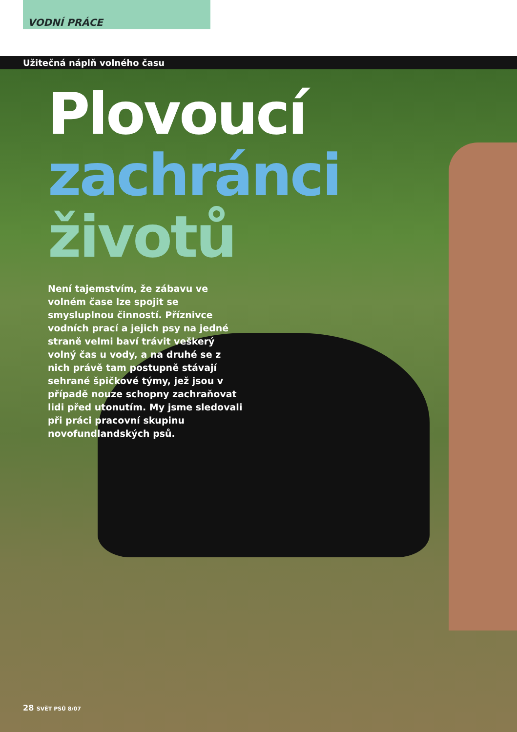VODNÍ PRÁCE
Užitečná náplň volného času
Plovoucí
zachránci
životů
Není tajemstvím, že zábavu ve volném čase lze spojit se smysluplnou činností. Příznivce vodních prací a jejich psy na jedné straně velmi baví trávit veškerý volný čas u vody, a na druhé se z nich právě tam postupně stávají sehrané špičkové týmy, jež jsou v případě nouze schopny zachraňovat lidi před utonutím. My jsme sledovali při práci pracovní skupinu novofundlandských psů.
28 SVĚT PSŮ 8/07